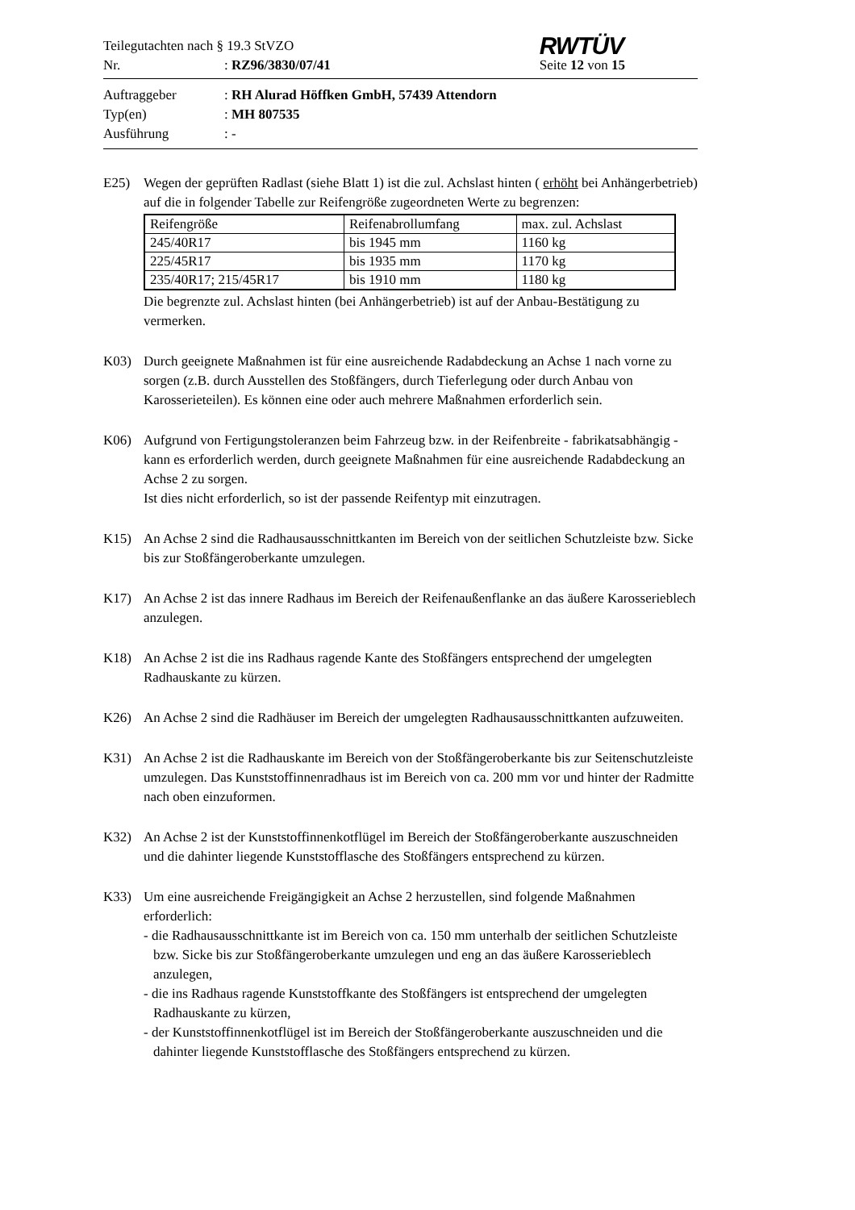Teilegutachten nach § 19.3 StVZO
Nr.: RZ96/3830/07/41
RWTÜV
Seite 12 von 15
Auftraggeber: RH Alurad Höffken GmbH, 57439 Attendorn
Typ(en): MH 807535
Ausführung: -
E25) Wegen der geprüften Radlast (siehe Blatt 1) ist die zul. Achslast hinten ( erhöht bei Anhängerbetrieb) auf die in folgender Tabelle zur Reifengröße zugeordneten Werte zu begrenzen:
| Reifengröße | Reifenabrollumfang | max. zul. Achslast |
| 245/40R17 | bis 1945 mm | 1160 kg |
| 225/45R17 | bis 1935 mm | 1170 kg |
| 235/40R17; 215/45R17 | bis 1910 mm | 1180 kg |
Die begrenzte zul. Achslast hinten (bei Anhängerbetrieb) ist auf der Anbau-Bestätigung zu vermerken.
K03) Durch geeignete Maßnahmen ist für eine ausreichende Radabdeckung an Achse 1 nach vorne zu sorgen (z.B. durch Ausstellen des Stoßfängers, durch Tieferlegung oder durch Anbau von Karosserieteilen). Es können eine oder auch mehrere Maßnahmen erforderlich sein.
K06) Aufgrund von Fertigungstoleranzen beim Fahrzeug bzw. in der Reifenbreite - fabrikatsabhängig - kann es erforderlich werden, durch geeignete Maßnahmen für eine ausreichende Radabdeckung an Achse 2 zu sorgen.
Ist dies nicht erforderlich, so ist der passende Reifentyp mit einzutragen.
K15) An Achse 2 sind die Radhausausschnittkanten im Bereich von der seitlichen Schutzleiste bzw. Sicke bis zur Stoßfängeroberkante umzulegen.
K17) An Achse 2 ist das innere Radhaus im Bereich der Reifenaußenflanke an das äußere Karosserieblech anzulegen.
K18) An Achse 2 ist die ins Radhaus ragende Kante des Stoßfängers entsprechend der umgelegten Radhauskante zu kürzen.
K26) An Achse 2 sind die Radhäuser im Bereich der umgelegten Radhausausschnittkanten aufzuweiten.
K31) An Achse 2 ist die Radhauskante im Bereich von der Stoßfängeroberkante bis zur Seitenschutzleiste umzulegen. Das Kunststoffinnenradhaus ist im Bereich von ca. 200 mm vor und hinter der Radmitte nach oben einzuformen.
K32) An Achse 2 ist der Kunststoffinnenkotflügel im Bereich der Stoßfängeroberkante auszuschneiden und die dahinter liegende Kunststofflasche des Stoßfängers entsprechend zu kürzen.
K33) Um eine ausreichende Freigängigkeit an Achse 2 herzustellen, sind folgende Maßnahmen erforderlich:
- die Radhausausschnittkante ist im Bereich von ca. 150 mm unterhalb der seitlichen Schutzleiste bzw. Sicke bis zur Stoßfängeroberkante umzulegen und eng an das äußere Karosserieblech anzulegen,
- die ins Radhaus ragende Kunststoffkante des Stoßfängers ist entsprechend der umgelegten Radhauskante zu kürzen,
- der Kunststoffinnenkotflügel ist im Bereich der Stoßfängeroberkante auszuschneiden und die dahinter liegende Kunststofflasche des Stoßfängers entsprechend zu kürzen.